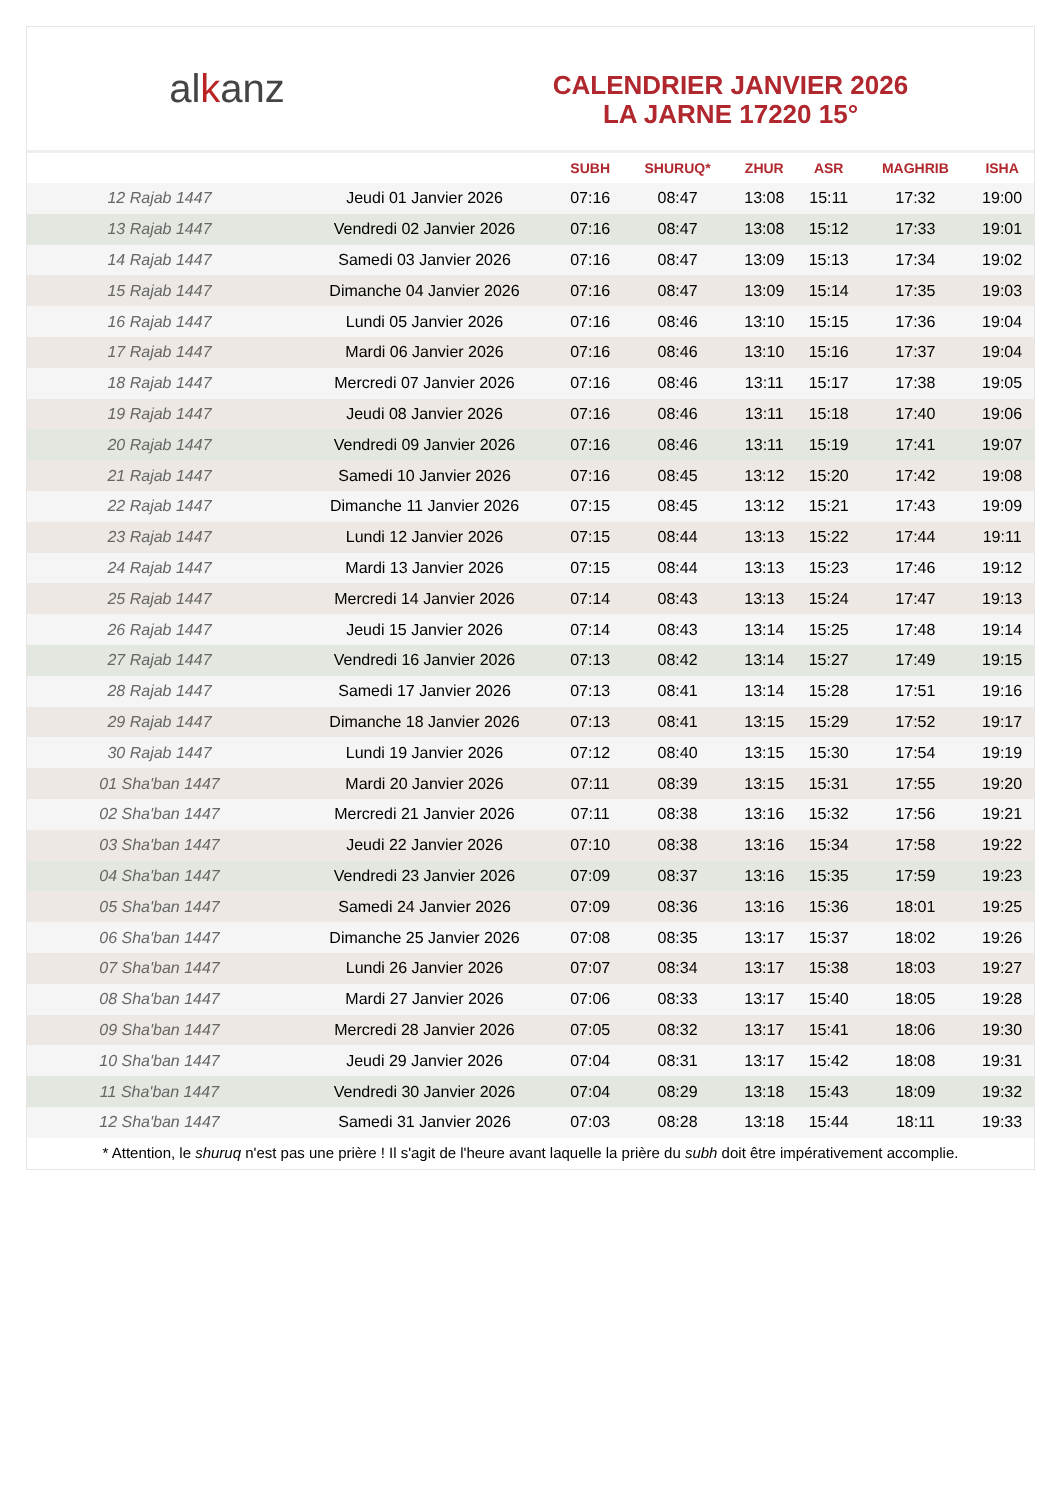al k anz
CALENDRIER JANVIER 2026
LA JARNE 17220 15°
| | | SUBH | SHURUQ* | ZHUR | ASR | MAGHRIB | ISHA |
| --- | --- | --- | --- | --- | --- | --- | --- |
| 12 Rajab 1447 | Jeudi 01 Janvier 2026 | 07:16 | 08:47 | 13:08 | 15:11 | 17:32 | 19:00 |
| 13 Rajab 1447 | Vendredi 02 Janvier 2026 | 07:16 | 08:47 | 13:08 | 15:12 | 17:33 | 19:01 |
| 14 Rajab 1447 | Samedi 03 Janvier 2026 | 07:16 | 08:47 | 13:09 | 15:13 | 17:34 | 19:02 |
| 15 Rajab 1447 | Dimanche 04 Janvier 2026 | 07:16 | 08:47 | 13:09 | 15:14 | 17:35 | 19:03 |
| 16 Rajab 1447 | Lundi 05 Janvier 2026 | 07:16 | 08:46 | 13:10 | 15:15 | 17:36 | 19:04 |
| 17 Rajab 1447 | Mardi 06 Janvier 2026 | 07:16 | 08:46 | 13:10 | 15:16 | 17:37 | 19:04 |
| 18 Rajab 1447 | Mercredi 07 Janvier 2026 | 07:16 | 08:46 | 13:11 | 15:17 | 17:38 | 19:05 |
| 19 Rajab 1447 | Jeudi 08 Janvier 2026 | 07:16 | 08:46 | 13:11 | 15:18 | 17:40 | 19:06 |
| 20 Rajab 1447 | Vendredi 09 Janvier 2026 | 07:16 | 08:46 | 13:11 | 15:19 | 17:41 | 19:07 |
| 21 Rajab 1447 | Samedi 10 Janvier 2026 | 07:16 | 08:45 | 13:12 | 15:20 | 17:42 | 19:08 |
| 22 Rajab 1447 | Dimanche 11 Janvier 2026 | 07:15 | 08:45 | 13:12 | 15:21 | 17:43 | 19:09 |
| 23 Rajab 1447 | Lundi 12 Janvier 2026 | 07:15 | 08:44 | 13:13 | 15:22 | 17:44 | 19:11 |
| 24 Rajab 1447 | Mardi 13 Janvier 2026 | 07:15 | 08:44 | 13:13 | 15:23 | 17:46 | 19:12 |
| 25 Rajab 1447 | Mercredi 14 Janvier 2026 | 07:14 | 08:43 | 13:13 | 15:24 | 17:47 | 19:13 |
| 26 Rajab 1447 | Jeudi 15 Janvier 2026 | 07:14 | 08:43 | 13:14 | 15:25 | 17:48 | 19:14 |
| 27 Rajab 1447 | Vendredi 16 Janvier 2026 | 07:13 | 08:42 | 13:14 | 15:27 | 17:49 | 19:15 |
| 28 Rajab 1447 | Samedi 17 Janvier 2026 | 07:13 | 08:41 | 13:14 | 15:28 | 17:51 | 19:16 |
| 29 Rajab 1447 | Dimanche 18 Janvier 2026 | 07:13 | 08:41 | 13:15 | 15:29 | 17:52 | 19:17 |
| 30 Rajab 1447 | Lundi 19 Janvier 2026 | 07:12 | 08:40 | 13:15 | 15:30 | 17:54 | 19:19 |
| 01 Sha'ban 1447 | Mardi 20 Janvier 2026 | 07:11 | 08:39 | 13:15 | 15:31 | 17:55 | 19:20 |
| 02 Sha'ban 1447 | Mercredi 21 Janvier 2026 | 07:11 | 08:38 | 13:16 | 15:32 | 17:56 | 19:21 |
| 03 Sha'ban 1447 | Jeudi 22 Janvier 2026 | 07:10 | 08:38 | 13:16 | 15:34 | 17:58 | 19:22 |
| 04 Sha'ban 1447 | Vendredi 23 Janvier 2026 | 07:09 | 08:37 | 13:16 | 15:35 | 17:59 | 19:23 |
| 05 Sha'ban 1447 | Samedi 24 Janvier 2026 | 07:09 | 08:36 | 13:16 | 15:36 | 18:01 | 19:25 |
| 06 Sha'ban 1447 | Dimanche 25 Janvier 2026 | 07:08 | 08:35 | 13:17 | 15:37 | 18:02 | 19:26 |
| 07 Sha'ban 1447 | Lundi 26 Janvier 2026 | 07:07 | 08:34 | 13:17 | 15:38 | 18:03 | 19:27 |
| 08 Sha'ban 1447 | Mardi 27 Janvier 2026 | 07:06 | 08:33 | 13:17 | 15:40 | 18:05 | 19:28 |
| 09 Sha'ban 1447 | Mercredi 28 Janvier 2026 | 07:05 | 08:32 | 13:17 | 15:41 | 18:06 | 19:30 |
| 10 Sha'ban 1447 | Jeudi 29 Janvier 2026 | 07:04 | 08:31 | 13:17 | 15:42 | 18:08 | 19:31 |
| 11 Sha'ban 1447 | Vendredi 30 Janvier 2026 | 07:04 | 08:29 | 13:18 | 15:43 | 18:09 | 19:32 |
| 12 Sha'ban 1447 | Samedi 31 Janvier 2026 | 07:03 | 08:28 | 13:18 | 15:44 | 18:11 | 19:33 |
* Attention, le shuruq n'est pas une prière ! Il s'agit de l'heure avant laquelle la prière du subh doit être impérativement accomplie.